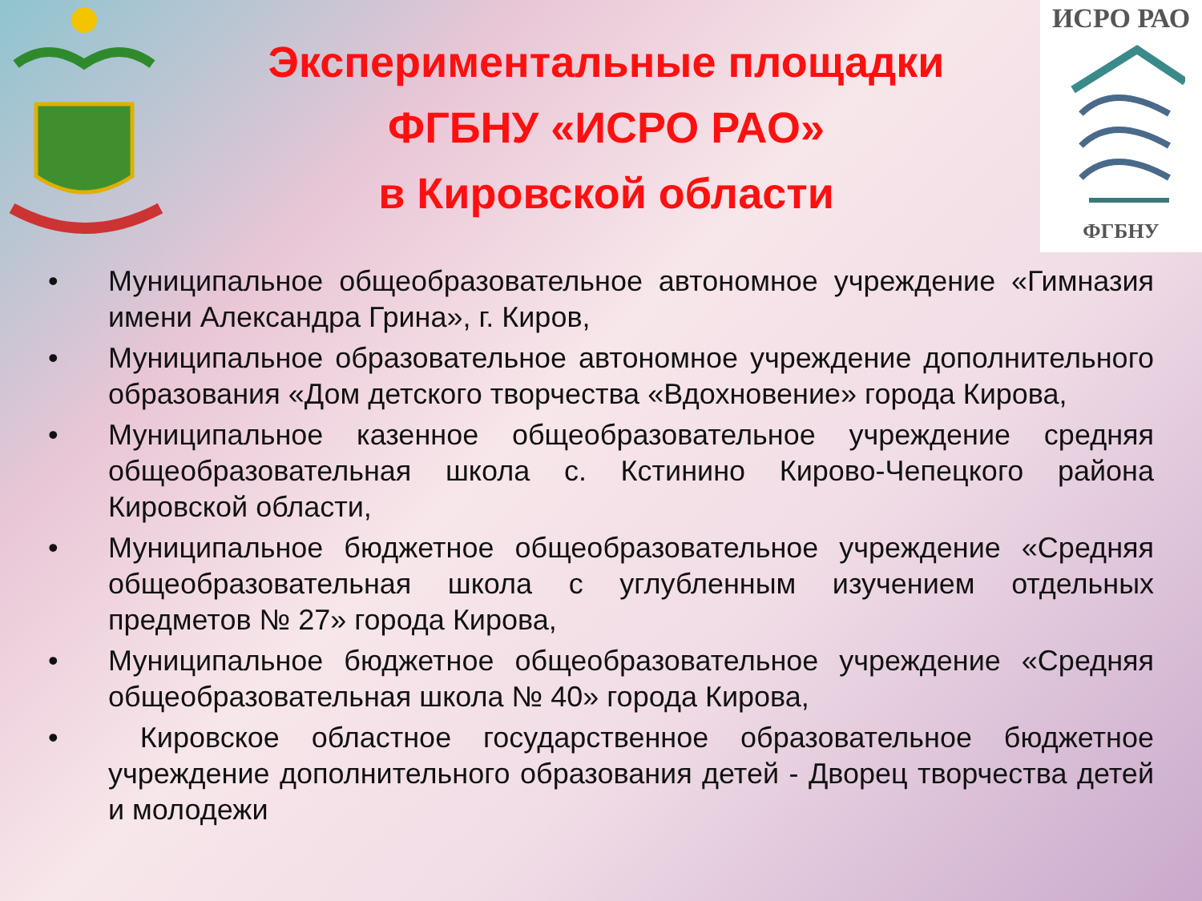Экспериментальные площадки
ФГБНУ «ИСРО РАО»
в Кировской области
ИСРО РАО
ФГБНУ
• Муниципальное общеобразовательное автономное учреждение «Гимназия имени Александра Грина», г. Киров,
• Муниципальное образовательное автономное учреждение дополнительного образования «Дом детского творчества «Вдохновение» города Кирова,
• Муниципальное казенное общеобразовательное учреждение средняя общеобразовательная школа с. Кстинино Кирово-Чепецкого района Кировской области,
• Муниципальное бюджетное общеобразовательное учреждение «Средняя общеобразовательная школа с углубленным изучением отдельных предметов № 27» города Кирова,
• Муниципальное бюджетное общеобразовательное учреждение «Средняя общеобразовательная школа № 40» города Кирова,
• Кировское областное государственное образовательное бюджетное учреждение дополнительного образования детей - Дворец творчества детей и молодежи